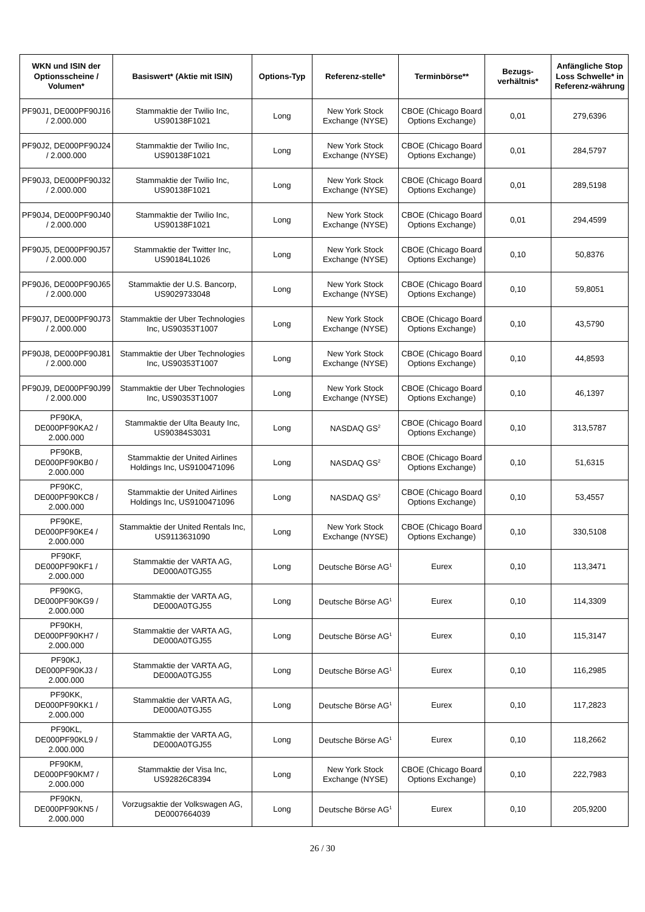| WKN und ISIN der Optionsscheine / Volumen* | Basiswert* (Aktie mit ISIN) | Options-Typ | Referenz-stelle* | Terminbörse** | Bezugs-verhältnis* | Anfängliche Stop Loss Schwelle* in Referenz-währung |
| --- | --- | --- | --- | --- | --- | --- |
| PF90J1, DE000PF90J16 / 2.000.000 | Stammaktie der Twilio Inc, US90138F1021 | Long | New York Stock Exchange (NYSE) | CBOE (Chicago Board Options Exchange) | 0,01 | 279,6396 |
| PF90J2, DE000PF90J24 / 2.000.000 | Stammaktie der Twilio Inc, US90138F1021 | Long | New York Stock Exchange (NYSE) | CBOE (Chicago Board Options Exchange) | 0,01 | 284,5797 |
| PF90J3, DE000PF90J32 / 2.000.000 | Stammaktie der Twilio Inc, US90138F1021 | Long | New York Stock Exchange (NYSE) | CBOE (Chicago Board Options Exchange) | 0,01 | 289,5198 |
| PF90J4, DE000PF90J40 / 2.000.000 | Stammaktie der Twilio Inc, US90138F1021 | Long | New York Stock Exchange (NYSE) | CBOE (Chicago Board Options Exchange) | 0,01 | 294,4599 |
| PF90J5, DE000PF90J57 / 2.000.000 | Stammaktie der Twitter Inc, US90184L1026 | Long | New York Stock Exchange (NYSE) | CBOE (Chicago Board Options Exchange) | 0,10 | 50,8376 |
| PF90J6, DE000PF90J65 / 2.000.000 | Stammaktie der U.S. Bancorp, US9029733048 | Long | New York Stock Exchange (NYSE) | CBOE (Chicago Board Options Exchange) | 0,10 | 59,8051 |
| PF90J7, DE000PF90J73 / 2.000.000 | Stammaktie der Uber Technologies Inc, US90353T1007 | Long | New York Stock Exchange (NYSE) | CBOE (Chicago Board Options Exchange) | 0,10 | 43,5790 |
| PF90J8, DE000PF90J81 / 2.000.000 | Stammaktie der Uber Technologies Inc, US90353T1007 | Long | New York Stock Exchange (NYSE) | CBOE (Chicago Board Options Exchange) | 0,10 | 44,8593 |
| PF90J9, DE000PF90J99 / 2.000.000 | Stammaktie der Uber Technologies Inc, US90353T1007 | Long | New York Stock Exchange (NYSE) | CBOE (Chicago Board Options Exchange) | 0,10 | 46,1397 |
| PF90KA, DE000PF90KA2 / 2.000.000 | Stammaktie der Ulta Beauty Inc, US90384S3031 | Long | NASDAQ GS<sup>2</sup> | CBOE (Chicago Board Options Exchange) | 0,10 | 313,5787 |
| PF90KB, DE000PF90KB0 / 2.000.000 | Stammaktie der United Airlines Holdings Inc, US9100471096 | Long | NASDAQ GS<sup>2</sup> | CBOE (Chicago Board Options Exchange) | 0,10 | 51,6315 |
| PF90KC, DE000PF90KC8 / 2.000.000 | Stammaktie der United Airlines Holdings Inc, US9100471096 | Long | NASDAQ GS<sup>2</sup> | CBOE (Chicago Board Options Exchange) | 0,10 | 53,4557 |
| PF90KE, DE000PF90KE4 / 2.000.000 | Stammaktie der United Rentals Inc, US9113631090 | Long | New York Stock Exchange (NYSE) | CBOE (Chicago Board Options Exchange) | 0,10 | 330,5108 |
| PF90KF, DE000PF90KF1 / 2.000.000 | Stammaktie der VARTA AG, DE000A0TGJ55 | Long | Deutsche Börse AG<sup>1</sup> | Eurex | 0,10 | 113,3471 |
| PF90KG, DE000PF90KG9 / 2.000.000 | Stammaktie der VARTA AG, DE000A0TGJ55 | Long | Deutsche Börse AG<sup>1</sup> | Eurex | 0,10 | 114,3309 |
| PF90KH, DE000PF90KH7 / 2.000.000 | Stammaktie der VARTA AG, DE000A0TGJ55 | Long | Deutsche Börse AG<sup>1</sup> | Eurex | 0,10 | 115,3147 |
| PF90KJ, DE000PF90KJ3 / 2.000.000 | Stammaktie der VARTA AG, DE000A0TGJ55 | Long | Deutsche Börse AG<sup>1</sup> | Eurex | 0,10 | 116,2985 |
| PF90KK, DE000PF90KK1 / 2.000.000 | Stammaktie der VARTA AG, DE000A0TGJ55 | Long | Deutsche Börse AG<sup>1</sup> | Eurex | 0,10 | 117,2823 |
| PF90KL, DE000PF90KL9 / 2.000.000 | Stammaktie der VARTA AG, DE000A0TGJ55 | Long | Deutsche Börse AG<sup>1</sup> | Eurex | 0,10 | 118,2662 |
| PF90KM, DE000PF90KM7 / 2.000.000 | Stammaktie der Visa Inc, US92826C8394 | Long | New York Stock Exchange (NYSE) | CBOE (Chicago Board Options Exchange) | 0,10 | 222,7983 |
| PF90KN, DE000PF90KN5 / 2.000.000 | Vorzugsaktie der Volkswagen AG, DE0007664039 | Long | Deutsche Börse AG<sup>1</sup> | Eurex | 0,10 | 205,9200 |
26 / 30